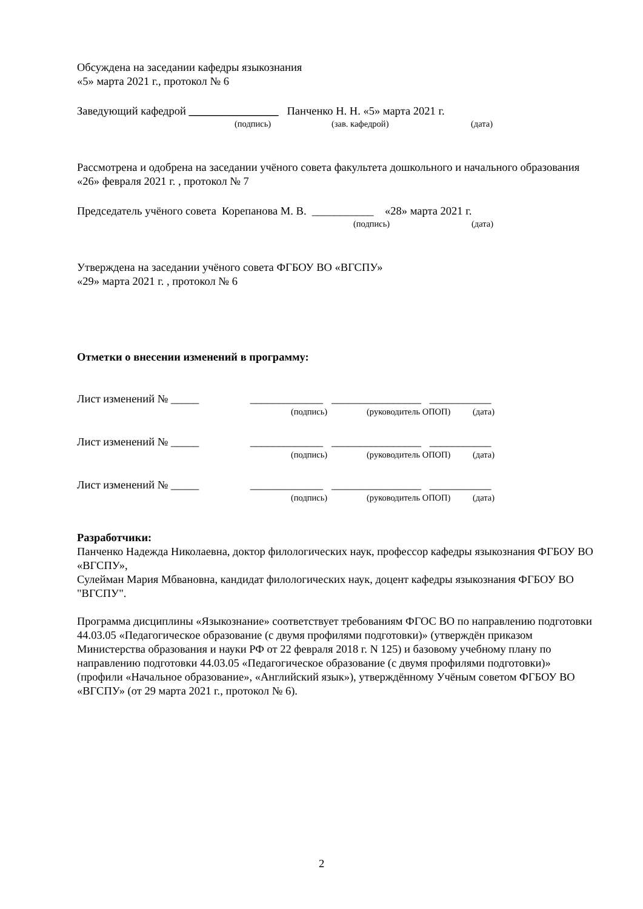Обсуждена на заседании кафедры языкознания
«5» марта 2021 г., протокол № 6
Заведующий кафедрой ________________ Панченко Н. Н. «5» марта 2021 г.
(подпись) (зав. кафедрой) (дата)
Рассмотрена и одобрена на заседании учёного совета факультета дошкольного и начального образования «26» февраля 2021 г. , протокол № 7
Председатель учёного совета Корепанова М. В. ___________ «28» марта 2021 г.
(подпись) (дата)
Утверждена на заседании учёного совета ФГБОУ ВО «ВГСПУ»
«29» марта 2021 г. , протокол № 6
Отметки о внесении изменений в программу:
Лист изменений № _____ _____________ ________________ ___________
(подпись) (руководитель ОПОП) (дата)
Лист изменений № _____ _____________ ________________ ___________
(подпись) (руководитель ОПОП) (дата)
Лист изменений № _____ _____________ ________________ ___________
(подпись) (руководитель ОПОП) (дата)
Разработчики:
Панченко Надежда Николаевна, доктор филологических наук, профессор кафедры языкознания ФГБОУ ВО «ВГСПУ»,
Сулейман Мария Мбвановна, кандидат филологических наук, доцент кафедры языкознания ФГБОУ ВО "ВГСПУ".
Программа дисциплины «Языкознание» соответствует требованиям ФГОС ВО по направлению подготовки 44.03.05 «Педагогическое образование (с двумя профилями подготовки)» (утверждён приказом Министерства образования и науки РФ от 22 февраля 2018 г. N 125) и базовому учебному плану по направлению подготовки 44.03.05 «Педагогическое образование (с двумя профилями подготовки)» (профили «Начальное образование», «Английский язык»), утверждённому Учёным советом ФГБОУ ВО «ВГСПУ» (от 29 марта 2021 г., протокол № 6).
2